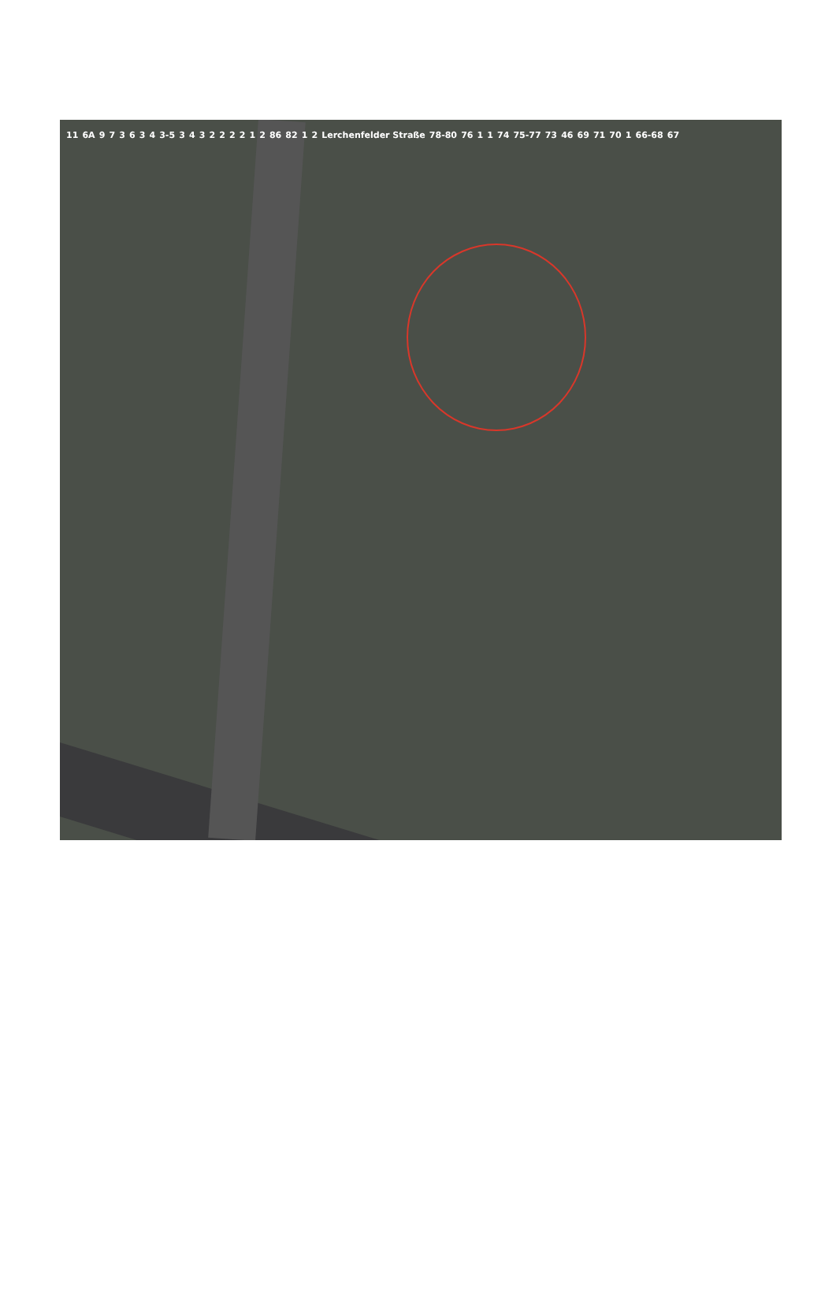11 6A 9 7 3 6 3 4 3-5 3 4 3 2 2 2 2 1 2 86 82 1 2 Lerchenfelder Straße 78-80 76 1 1 74 75-77 73 46 69 71 70 1 66-68 67